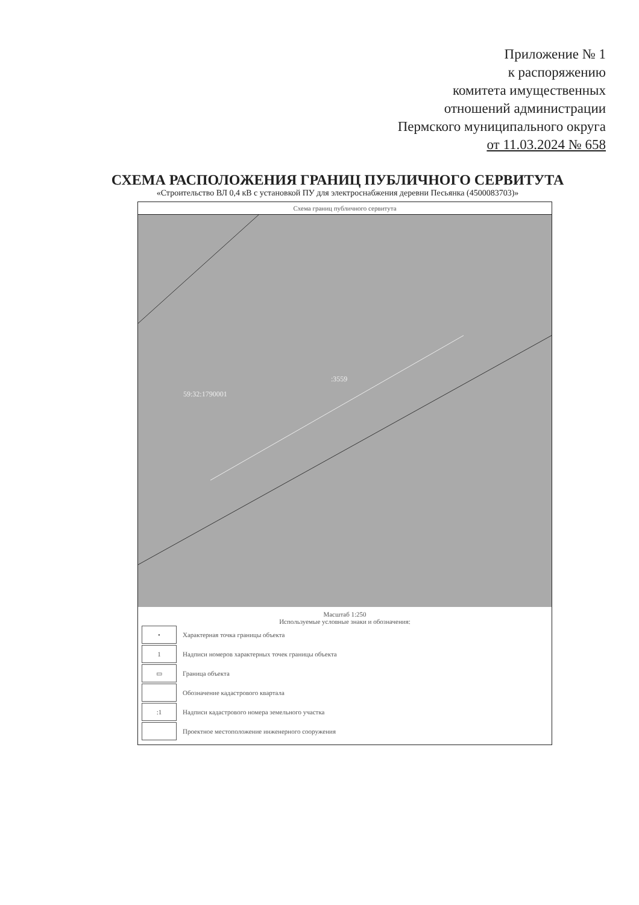Приложение № 1
к распоряжению
комитета имущественных
отношений администрации
Пермского муниципального округа
от 11.03.2024 № 658
СХЕМА РАСПОЛОЖЕНИЯ ГРАНИЦ ПУБЛИЧНОГО СЕРВИТУТА
«Строительство ВЛ 0,4 кВ с установкой ПУ для электроснабжения деревни Песьянка (4500083703)»
Схема границ публичного сервитута
:3559
59:32:1790001
Масштаб 1:250
Используемые условные знаки и обозначения:
•
Характерная точка границы объекта
1
Надписи номеров характерных точек границы объекта
▭
Граница объекта
Обозначение кадастрового квартала
:1
Надписи кадастрового номера земельного участка
Проектное местоположение инженерного сооружения